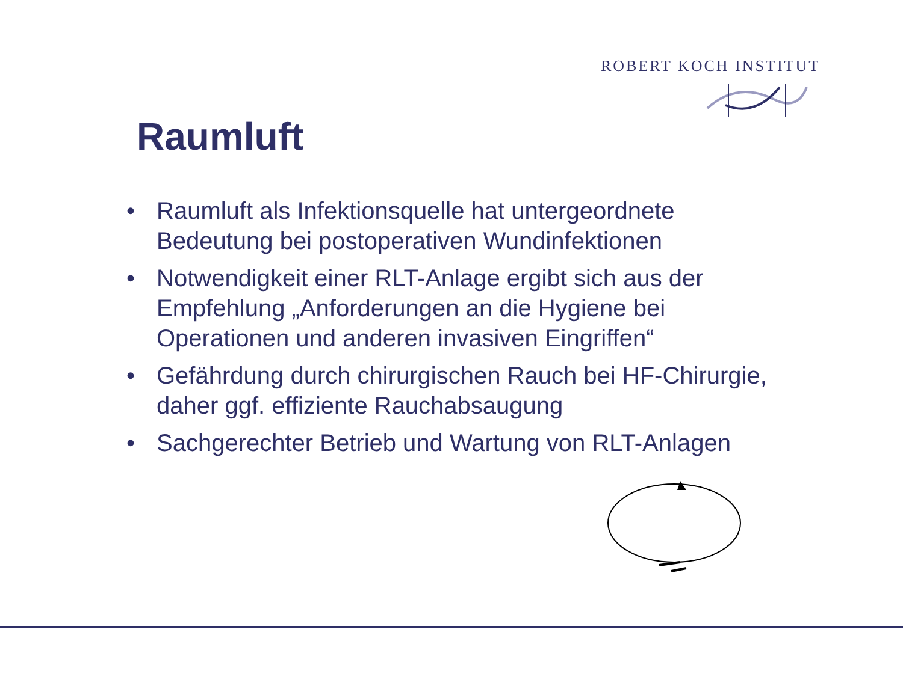ROBERT KOCH INSTITUT
Raumluft
• Raumluft als Infektionsquelle hat untergeordnete Bedeutung bei postoperativen Wundinfektionen
• Notwendigkeit einer RLT-Anlage ergibt sich aus der Empfehlung „Anforderungen an die Hygiene bei Operationen und anderen invasiven Eingriffen“
• Gefährdung durch chirurgischen Rauch bei HF-Chirurgie, daher ggf. effiziente Rauchabsaugung
• Sachgerechter Betrieb und Wartung von RLT-Anlagen